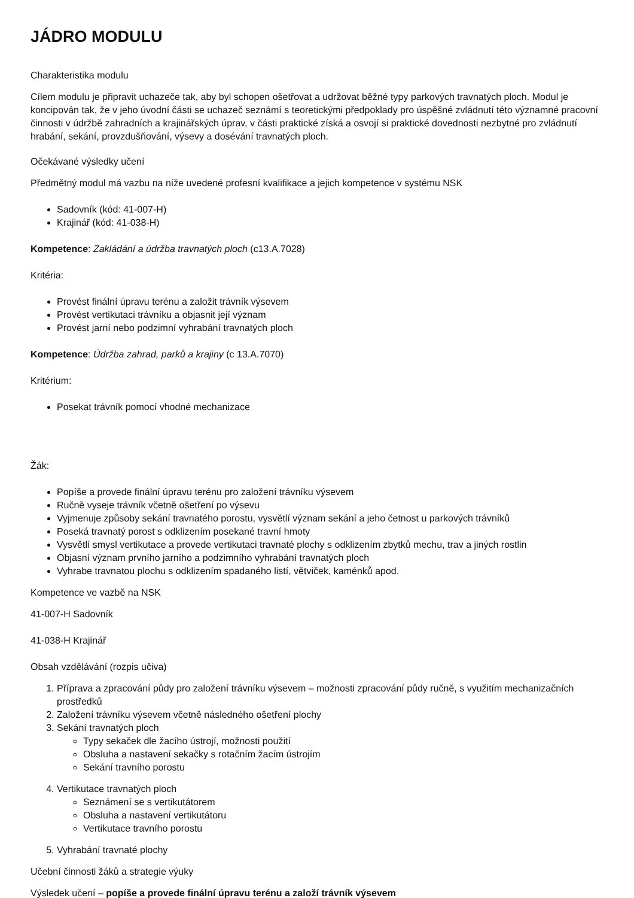JÁDRO MODULU
Charakteristika modulu
Cílem modulu je připravit uchazeče tak, aby byl schopen ošetřovat a udržovat běžné typy parkových travnatých ploch. Modul je koncipován tak, že v jeho úvodní části se uchazeč seznámí s teoretickými předpoklady pro úspěšné zvládnutí této významné pracovní činnosti v údržbě zahradních a krajinářských úprav, v části praktické získá a osvojí si praktické dovednosti nezbytné pro zvládnutí hrabání, sekání, provzdušňování, výsevy a dosévání travnatých ploch.
Očekávané výsledky učení
Předmětný modul má vazbu na níže uvedené profesní kvalifikace a jejich kompetence v systému NSK
Sadovník (kód: 41-007-H)
Krajinář (kód: 41-038-H)
Kompetence: Zakládání a údržba travnatých ploch (c13.A.7028)
Kritéria:
Provést finální úpravu terénu a založit trávník výsevem
Provést vertikutaci trávníku a objasnit její význam
Provést jarní nebo podzimní vyhrabání travnatých ploch
Kompetence: Údržba zahrad, parků a krajiny (c 13.A.7070)
Kritérium:
Posekat trávník pomocí vhodné mechanizace
Žák:
Popíše a provede finální úpravu terénu pro založení trávníku výsevem
Ručně vyseje trávník včetně ošetření po výsevu
Vyjmenuje způsoby sekání travnatého porostu, vysvětlí význam sekání a jeho četnost u parkových trávníků
Poseká travnatý porost s odklizením posekané travní hmoty
Vysvětlí smysl vertikutace a provede vertikutaci travnaté plochy s odklizením zbytků mechu, trav a jiných rostlin
Objasní význam prvního jarního a podzimního vyhrabání travnatých ploch
Vyhrabe travnatou plochu s odklizením spadaného listí, větviček, kaménků apod.
Kompetence ve vazbě na NSK
41-007-H Sadovník
41-038-H Krajinář
Obsah vzdělávání (rozpis učiva)
1. Příprava a zpracování půdy pro založení trávníku výsevem – možnosti zpracování půdy ručně, s využitím mechanizačních prostředků
2. Založení trávníku výsevem včetně následného ošetření plochy
3. Sekání travnatých ploch
Typy sekaček dle žacího ústrojí, možnosti použití
Obsluha a nastavení sekačky s rotačním žacím ústrojím
Sekání travního porostu
4. Vertikutace travnatých ploch
Seznámení se s vertikutátorem
Obsluha a nastavení vertikutátoru
Vertikutace travního porostu
5. Vyhrabání travnaté plochy
Učební činnosti žáků a strategie výuky
Výsledek učení – popíše a provede finální úpravu terénu a založí trávník výsevem